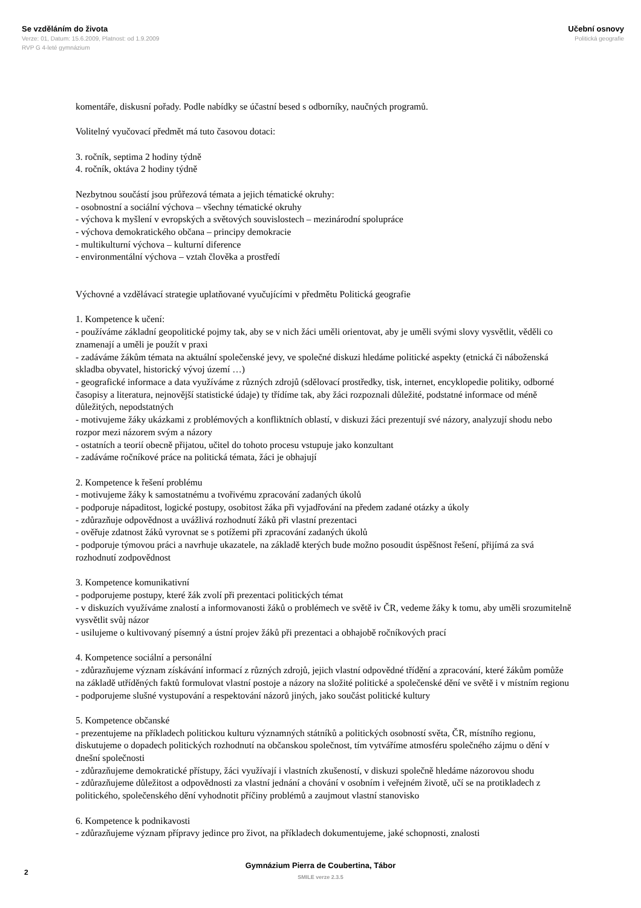Se vzděláním do života
Verze: 01, Datum: 15.6.2009, Platnost: od 1.9.2009
RVP G 4-leté gymnázium
Učební osnovy
Politická geografie
komentáře, diskusní pořady. Podle nabídky se účastní besed s odborníky, naučných programů.
Volitelný vyučovací předmět má tuto časovou dotaci:
3. ročník, septima 2 hodiny týdně
4. ročník, oktáva 2 hodiny týdně
Nezbytnou součástí jsou průřezová témata a jejich tématické okruhy:
- osobnostní a sociální výchova – všechny tématické okruhy
- výchova k myšlení v evropských a světových souvislostech – mezinárodní spolupráce
- výchova demokratického občana – principy demokracie
- multikulturní výchova – kulturní diference
- environmentální výchova – vztah člověka a prostředí
Výchovné a vzdělávací strategie uplatňované vyučujícími v předmětu Politická geografie
1. Kompetence k učení:
- používáme základní geopolitické pojmy tak, aby se v nich žáci uměli orientovat, aby je uměli svými slovy vysvětlit, věděli co znamenají a uměli je použít v praxi
- zadáváme žákům témata na aktuální společenské jevy, ve společné diskuzi hledáme politické aspekty (etnická či náboženská skladba obyvatel, historický vývoj území …)
- geografické informace a data využíváme z různých zdrojů (sdělovací prostředky, tisk, internet, encyklopedie politiky, odborné časopisy a literatura, nejnovější statistické údaje) ty třídíme tak, aby žáci rozpoznali důležité, podstatné informace od méně důležitých, nepodstatných
- motivujeme žáky ukázkami z problémových a konfliktních oblastí, v diskuzi žáci prezentují své názory, analyzují shodu nebo rozpor mezi názorem svým a názory
- ostatních a teorií obecně přijatou, učitel do tohoto procesu vstupuje jako konzultant
- zadáváme ročníkové práce na politická témata, žáci je obhajují
2. Kompetence k řešení problému
- motivujeme žáky k samostatnému a tvořivému zpracování zadaných úkolů
- podporuje nápaditost, logické postupy, osobitost žáka při vyjadřování na předem zadané otázky a úkoly
- zdůrazňuje odpovědnost a uvážlivá rozhodnutí žáků při vlastní prezentaci
- ověřuje zdatnost žáků vyrovnat se s potížemi při zpracování zadaných úkolů
- podporuje týmovou práci a navrhuje ukazatele, na základě kterých bude možno posoudit úspěšnost řešení, přijímá za svá rozhodnutí zodpovědnost
3. Kompetence komunikativní
- podporujeme postupy, které žák zvolí při prezentaci politických témat
- v diskuzích využíváme znalostí a informovanosti žáků o problémech ve světě iv ČR, vedeme žáky k tomu, aby uměli srozumitelně vysvětlit svůj názor
- usilujeme o kultivovaný písemný a ústní projev žáků při prezentaci a obhajobě ročníkových prací
4. Kompetence sociální a personální
- zdůrazňujeme význam získávání informací z různých zdrojů, jejich vlastní odpovědné třídění a zpracování, které žákům pomůže na základě utříděných faktů formulovat vlastní postoje a názory na složité politické a společenské dění ve světě i v místním regionu
- podporujeme slušné vystupování a respektování názorů jiných, jako součást politické kultury
5. Kompetence občanské
- prezentujeme na příkladech politickou kulturu významných státníků a politických osobností světa, ČR, místního regionu, diskutujeme o dopadech politických rozhodnutí na občanskou společnost, tím vytváříme atmosféru společného zájmu o dění v dnešní společnosti
- zdůrazňujeme demokratické přístupy, žáci využívají i vlastních zkušeností, v diskuzi společně hledáme názorovou shodu
- zdůrazňujeme důležitost a odpovědnosti za vlastní jednání a chování v osobním i veřejném životě, učí se na protikladech z politického, společenského dění vyhodnotit příčiny problémů a zaujmout vlastní stanovisko
6. Kompetence k podnikavosti
- zdůrazňujeme význam přípravy jedince pro život, na příkladech dokumentujeme, jaké schopnosti, znalosti
Gymnázium Pierra de Coubertina, Tábor
SMILE verze 2.3.5
2